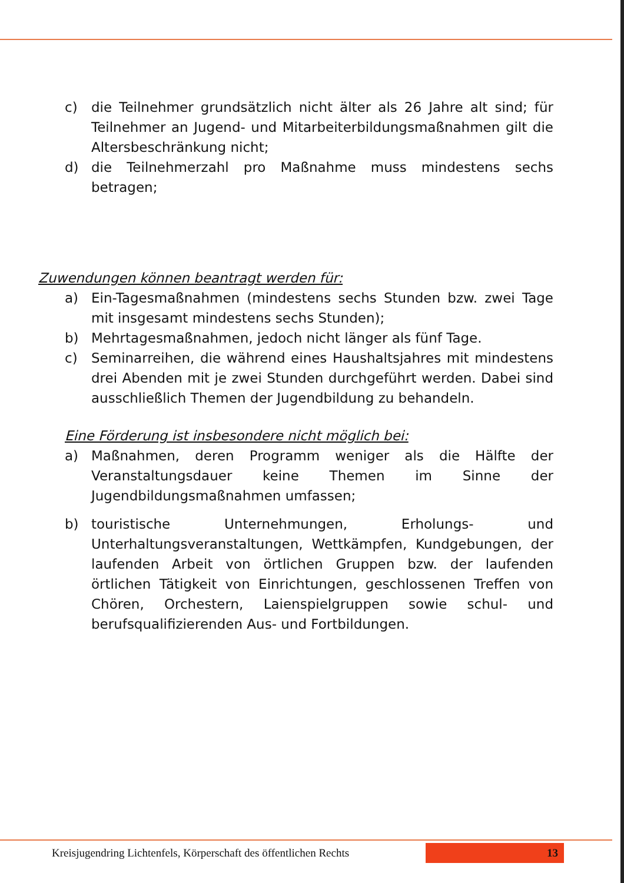c) die Teilnehmer grundsätzlich nicht älter als 26 Jahre alt sind; für Teilnehmer an Jugend- und Mitarbeiterbildungsmaßnahmen gilt die Altersbeschränkung nicht;
d) die Teilnehmerzahl pro Maßnahme muss mindestens sechs betragen;
Zuwendungen können beantragt werden für:
a) Ein-Tagesmaßnahmen (mindestens sechs Stunden bzw. zwei Tage mit insgesamt mindestens sechs Stunden);
b) Mehrtagesmaßnahmen, jedoch nicht länger als fünf Tage.
c) Seminarreihen, die während eines Haushaltsjahres mit mindestens drei Abenden mit je zwei Stunden durchgeführt werden. Dabei sind ausschließlich Themen der Jugendbildung zu behandeln.
Eine Förderung ist insbesondere nicht möglich bei:
a) Maßnahmen, deren Programm weniger als die Hälfte der Veranstaltungsdauer keine Themen im Sinne der Jugendbildungsmaßnahmen umfassen;
b) touristische Unternehmungen, Erholungs- und Unterhaltungsveranstaltungen, Wettkämpfen, Kundgebungen, der laufenden Arbeit von örtlichen Gruppen bzw. der laufenden örtlichen Tätigkeit von Einrichtungen, geschlossenen Treffen von Chören, Orchestern, Laienspielgruppen sowie schul- und berufsqualifizierenden Aus- und Fortbildungen.
Kreisjugendring Lichtenfels, Körperschaft des öffentlichen Rechts 13